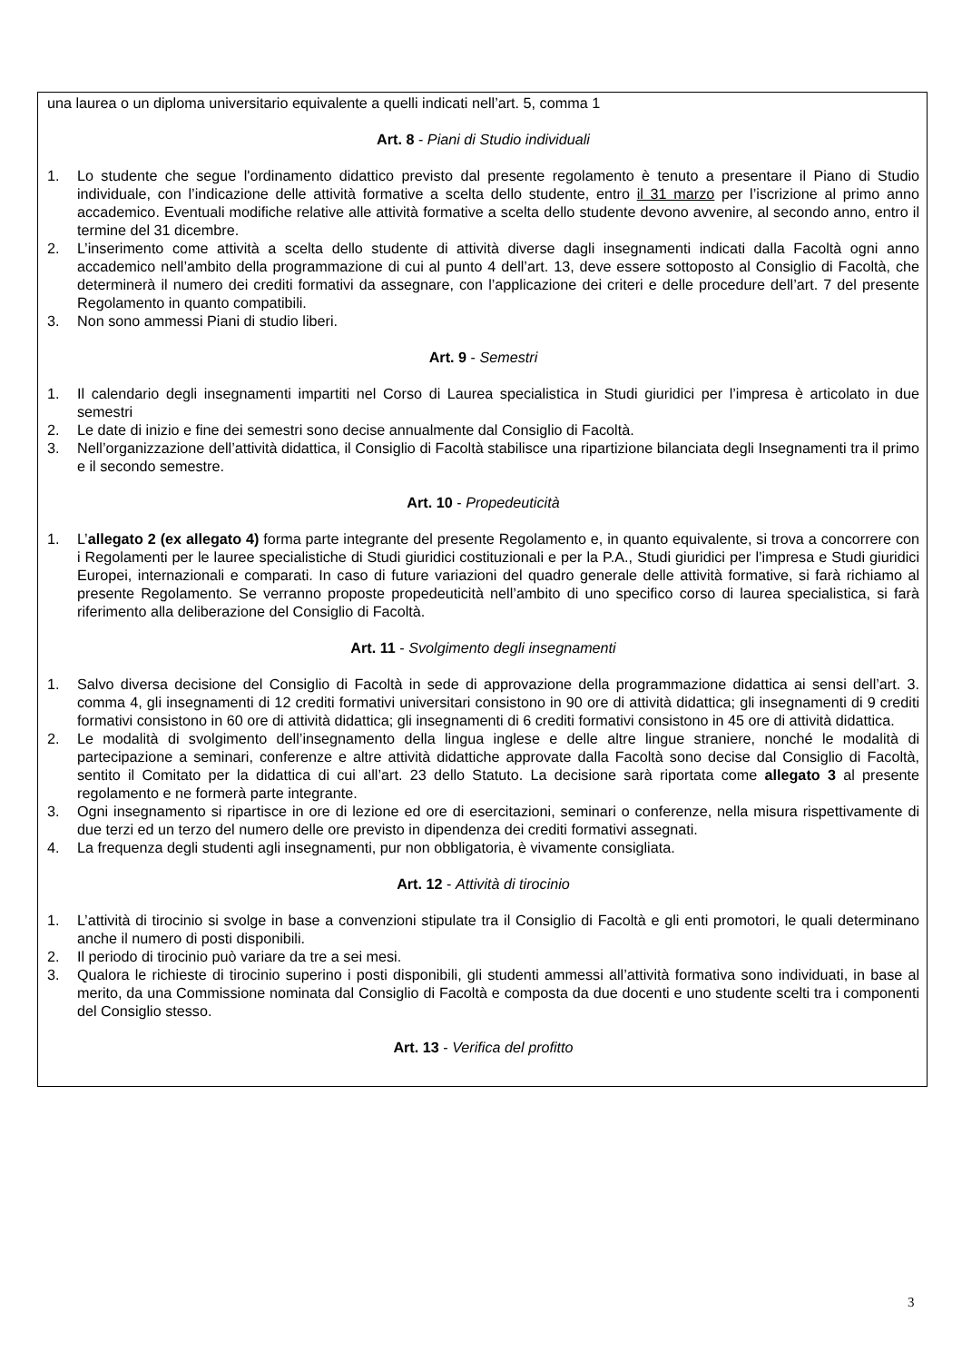una laurea o un diploma universitario equivalente a quelli indicati nell’art. 5, comma 1
Art. 8 - Piani di Studio individuali
1. Lo studente che segue l'ordinamento didattico previsto dal presente regolamento è tenuto a presentare il Piano di Studio individuale, con l’indicazione delle attività formative a scelta dello studente, entro il 31 marzo per l’iscrizione al primo anno accademico. Eventuali modifiche relative alle attività formative a scelta dello studente devono avvenire, al secondo anno, entro il termine del 31 dicembre.
2. L’inserimento come attività a scelta dello studente di attività diverse dagli insegnamenti indicati dalla Facoltà ogni anno accademico nell’ambito della programmazione di cui al punto 4 dell’art. 13, deve essere sottoposto al Consiglio di Facoltà, che determinerà il numero dei crediti formativi da assegnare, con l’applicazione dei criteri e delle procedure dell’art. 7 del presente Regolamento in quanto compatibili.
3. Non sono ammessi Piani di studio liberi.
Art. 9 - Semestri
1. Il calendario degli insegnamenti impartiti nel Corso di Laurea specialistica in Studi giuridici per l’impresa è articolato in due semestri
2. Le date di inizio e fine dei semestri sono decise annualmente dal Consiglio di Facoltà.
3. Nell’organizzazione dell’attività didattica, il Consiglio di Facoltà stabilisce una ripartizione bilanciata degli Insegnamenti tra il primo e il secondo semestre.
Art. 10 - Propedeuticità
1. L’allegato 2 (ex allegato 4) forma parte integrante del presente Regolamento e, in quanto equivalente, si trova a concorrere con i Regolamenti per le lauree specialistiche di Studi giuridici costituzionali e per la P.A., Studi giuridici per l’impresa e Studi giuridici Europei, internazionali e comparati. In caso di future variazioni del quadro generale delle attività formative, si farà richiamo al presente Regolamento. Se verranno proposte propedeuticità nell’ambito di uno specifico corso di laurea specialistica, si farà riferimento alla deliberazione del Consiglio di Facoltà.
Art. 11 - Svolgimento degli insegnamenti
1. Salvo diversa decisione del Consiglio di Facoltà in sede di approvazione della programmazione didattica ai sensi dell’art. 3. comma 4, gli insegnamenti di 12 crediti formativi universitari consistono in 90 ore di attività didattica; gli insegnamenti di 9 crediti formativi consistono in 60 ore di attività didattica; gli insegnamenti di 6 crediti formativi consistono in 45 ore di attività didattica.
2. Le modalità di svolgimento dell’insegnamento della lingua inglese e delle altre lingue straniere, nonché le modalità di partecipazione a seminari, conferenze e altre attività didattiche approvate dalla Facoltà sono decise dal Consiglio di Facoltà, sentito il Comitato per la didattica di cui all’art. 23 dello Statuto. La decisione sarà riportata come allegato 3 al presente regolamento e ne formerà parte integrante.
3. Ogni insegnamento si ripartisce in ore di lezione ed ore di esercitazioni, seminari o conferenze, nella misura rispettivamente di due terzi ed un terzo del numero delle ore previsto in dipendenza dei crediti formativi assegnati.
4. La frequenza degli studenti agli insegnamenti, pur non obbligatoria, è vivamente consigliata.
Art. 12 - Attività di tirocinio
1. L’attività di tirocinio si svolge in base a convenzioni stipulate tra il Consiglio di Facoltà e gli enti promotori, le quali determinano anche il numero di posti disponibili.
2. Il periodo di tirocinio può variare da tre a sei mesi.
3. Qualora le richieste di tirocinio superino i posti disponibili, gli studenti ammessi all’attività formativa sono individuati, in base al merito, da una Commissione nominata dal Consiglio di Facoltà e composta da due docenti e uno studente scelti tra i componenti del Consiglio stesso.
Art. 13 - Verifica del profitto
3